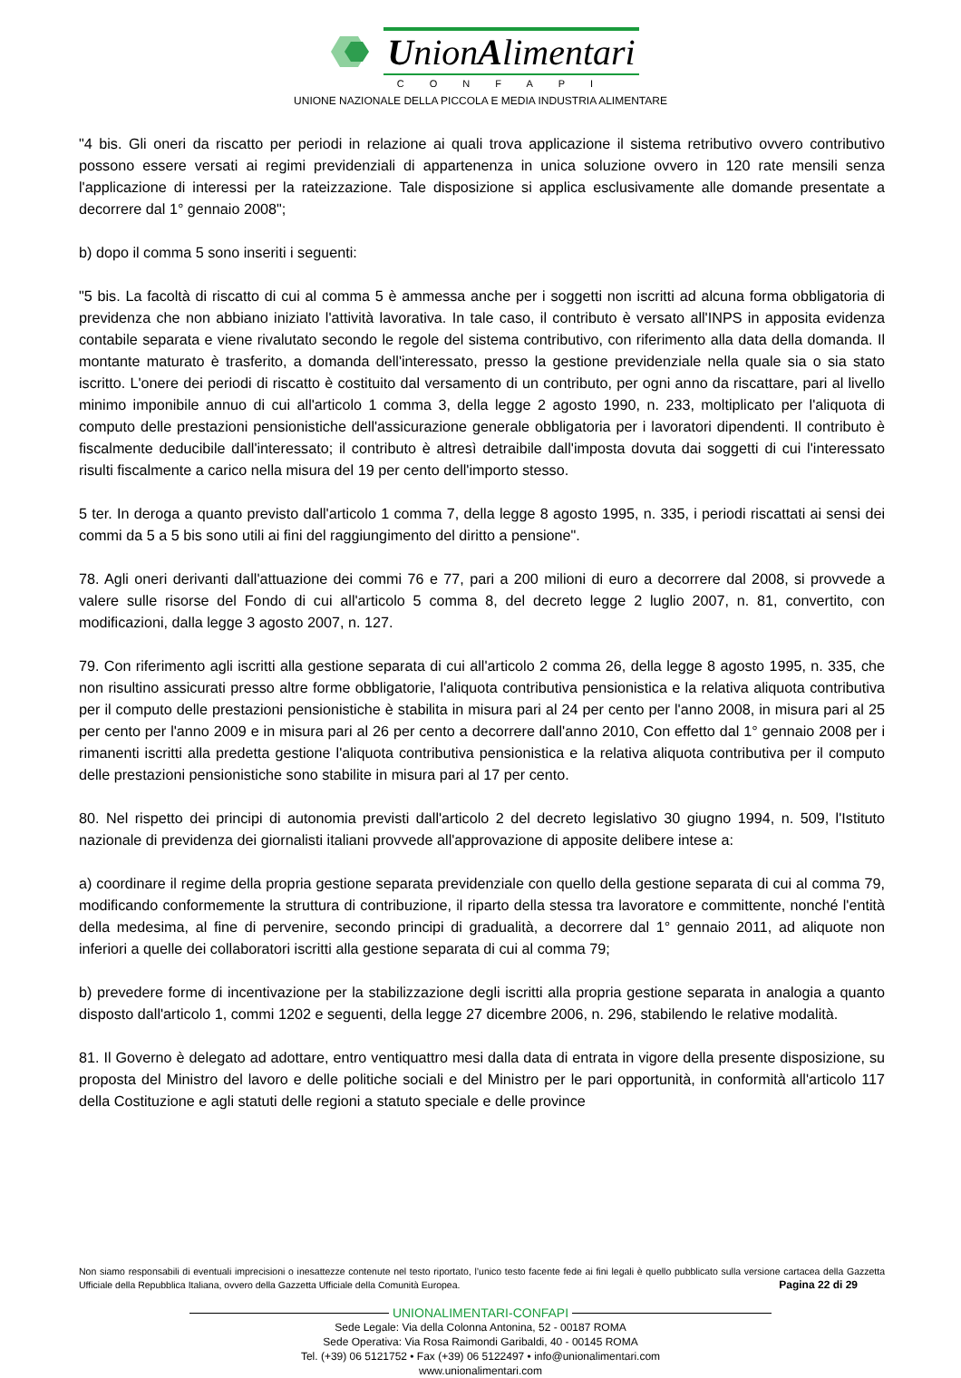UnionAlimentari
CONFAPI
UNIONE NAZIONALE DELLA PICCOLA E MEDIA INDUSTRIA ALIMENTARE
"4 bis. Gli oneri da riscatto per periodi in relazione ai quali trova applicazione il sistema retributivo ovvero contributivo possono essere versati ai regimi previdenziali di appartenenza in unica soluzione ovvero in 120 rate mensili senza l'applicazione di interessi per la rateizzazione. Tale disposizione si applica esclusivamente alle domande presentate a decorrere dal 1° gennaio 2008";
b) dopo il comma 5 sono inseriti i seguenti:
"5 bis. La facoltà di riscatto di cui al comma 5 è ammessa anche per i soggetti non iscritti ad alcuna forma obbligatoria di previdenza che non abbiano iniziato l'attività lavorativa. In tale caso, il contributo è versato all'INPS in apposita evidenza contabile separata e viene rivalutato secondo le regole del sistema contributivo, con riferimento alla data della domanda. Il montante maturato è trasferito, a domanda dell'interessato, presso la gestione previdenziale nella quale sia o sia stato iscritto. L'onere dei periodi di riscatto è costituito dal versamento di un contributo, per ogni anno da riscattare, pari al livello minimo imponibile annuo di cui all'articolo 1 comma 3, della legge 2 agosto 1990, n. 233, moltiplicato per l'aliquota di computo delle prestazioni pensionistiche dell'assicurazione generale obbligatoria per i lavoratori dipendenti. Il contributo è fiscalmente deducibile dall'interessato; il contributo è altresì detraibile dall'imposta dovuta dai soggetti di cui l'interessato risulti fiscalmente a carico nella misura del 19 per cento dell'importo stesso.
5 ter. In deroga a quanto previsto dall'articolo 1 comma 7, della legge 8 agosto 1995, n. 335, i periodi riscattati ai sensi dei commi da 5 a 5 bis sono utili ai fini del raggiungimento del diritto a pensione".
78. Agli oneri derivanti dall'attuazione dei commi 76 e 77, pari a 200 milioni di euro a decorrere dal 2008, si provvede a valere sulle risorse del Fondo di cui all'articolo 5 comma 8, del decreto legge 2 luglio 2007, n. 81, convertito, con modificazioni, dalla legge 3 agosto 2007, n. 127.
79. Con riferimento agli iscritti alla gestione separata di cui all'articolo 2 comma 26, della legge 8 agosto 1995, n. 335, che non risultino assicurati presso altre forme obbligatorie, l'aliquota contributiva pensionistica e la relativa aliquota contributiva per il computo delle prestazioni pensionistiche è stabilita in misura pari al 24 per cento per l'anno 2008, in misura pari al 25 per cento per l'anno 2009 e in misura pari al 26 per cento a decorrere dall'anno 2010, Con effetto dal 1° gennaio 2008 per i rimanenti iscritti alla predetta gestione l'aliquota contributiva pensionistica e la relativa aliquota contributiva per il computo delle prestazioni pensionistiche sono stabilite in misura pari al 17 per cento.
80. Nel rispetto dei principi di autonomia previsti dall'articolo 2 del decreto legislativo 30 giugno 1994, n. 509, l'Istituto nazionale di previdenza dei giornalisti italiani provvede all'approvazione di apposite delibere intese a:
a) coordinare il regime della propria gestione separata previdenziale con quello della gestione separata di cui al comma 79, modificando conformemente la struttura di contribuzione, il riparto della stessa tra lavoratore e committente, nonché l'entità della medesima, al fine di pervenire, secondo principi di gradualità, a decorrere dal 1° gennaio 2011, ad aliquote non inferiori a quelle dei collaboratori iscritti alla gestione separata di cui al comma 79;
b) prevedere forme di incentivazione per la stabilizzazione degli iscritti alla propria gestione separata in analogia a quanto disposto dall'articolo 1, commi 1202 e seguenti, della legge 27 dicembre 2006, n. 296, stabilendo le relative modalità.
81. Il Governo è delegato ad adottare, entro ventiquattro mesi dalla data di entrata in vigore della presente disposizione, su proposta del Ministro del lavoro e delle politiche sociali e del Ministro per le pari opportunità, in conformità all'articolo 117 della Costituzione e agli statuti delle regioni a statuto speciale e delle province
Non siamo responsabili di eventuali imprecisioni o inesattezze contenute nel testo riportato, l’unico testo facente fede ai fini legali è quello pubblicato sulla versione cartacea della Gazzetta Ufficiale della Repubblica Italiana, ovvero della Gazzetta Ufficiale della Comunità Europea. Pagina 22 di 29
UNIONALIMENTARI-CONFAPI
Sede Legale: Via della Colonna Antonina, 52 - 00187 ROMA
Sede Operativa: Via Rosa Raimondi Garibaldi, 40 - 00145 ROMA
Tel. (+39) 06 5121752 • Fax (+39) 06 5122497 • info@unionalimentari.com
www.unionalimentari.com